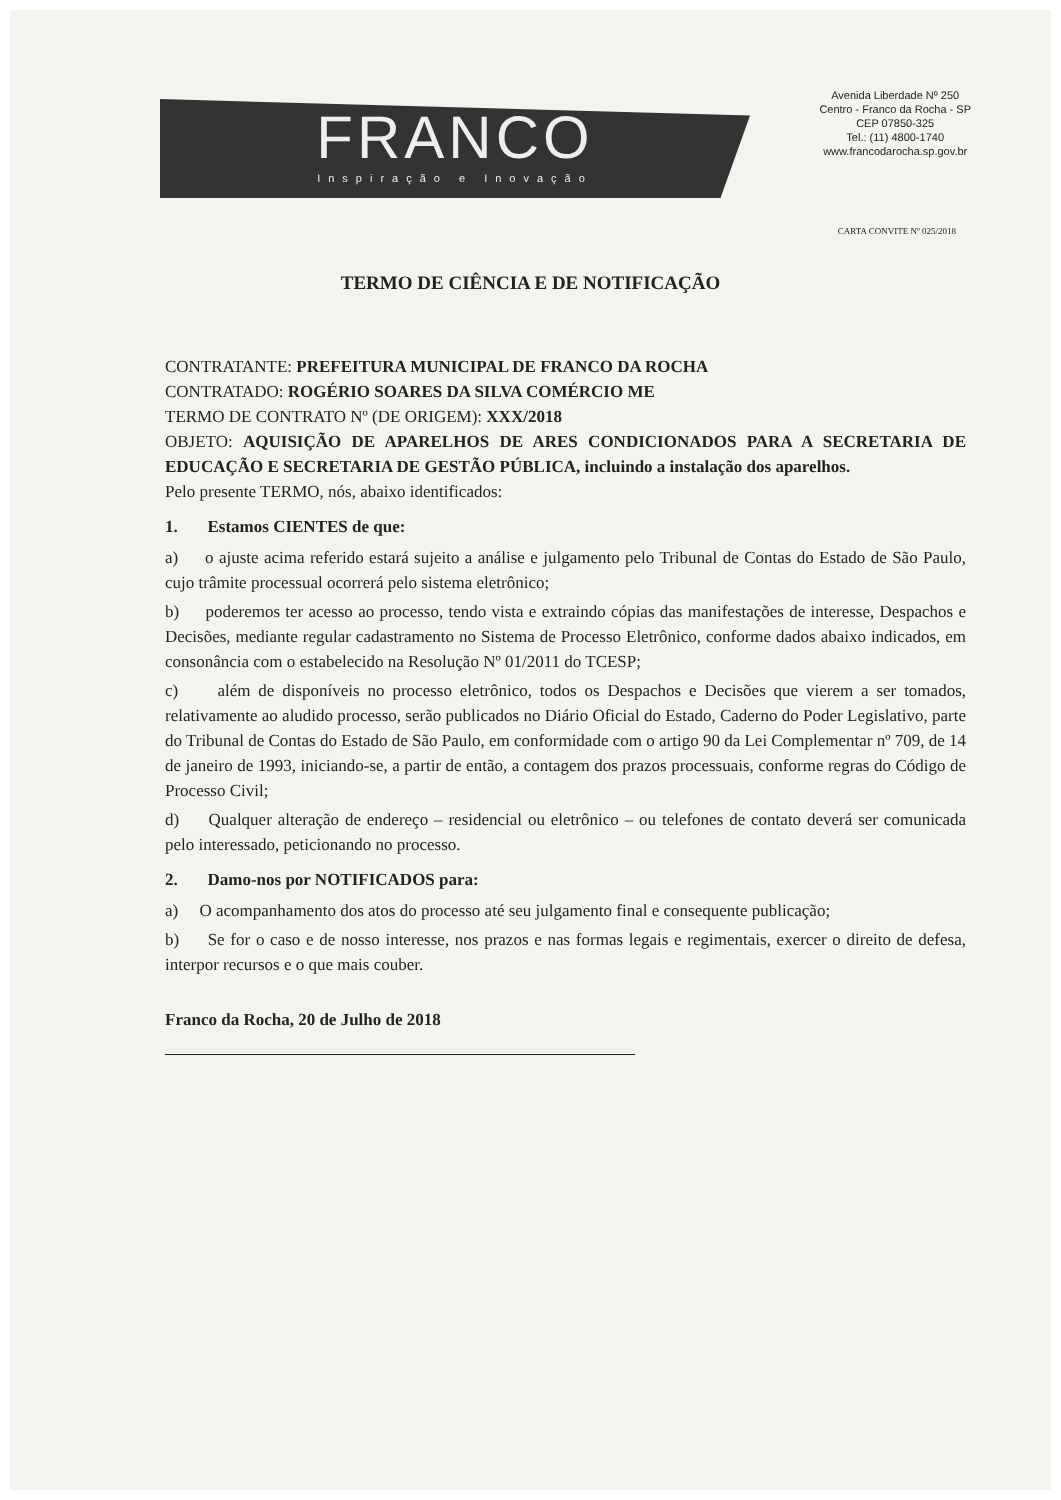FRANCO
Inspiração e Inovação
Avenida Liberdade Nº 250
Centro - Franco da Rocha - SP
CEP 07850-325
Tel.: (11) 4800-1740
www.francodarocha.sp.gov.br
CARTA CONVITE Nº 025/2018
TERMO DE CIÊNCIA E DE NOTIFICAÇÃO
CONTRATANTE: PREFEITURA MUNICIPAL DE FRANCO DA ROCHA
CONTRATADO: ROGÉRIO SOARES DA SILVA COMÉRCIO ME
TERMO DE CONTRATO Nº (DE ORIGEM): XXX/2018
OBJETO: AQUISIÇÃO DE APARELHOS DE ARES CONDICIONADOS PARA A SECRETARIA DE EDUCAÇÃO E SECRETARIA DE GESTÃO PÚBLICA, incluindo a instalação dos aparelhos.
Pelo presente TERMO, nós, abaixo identificados:
1. Estamos CIENTES de que:
a) o ajuste acima referido estará sujeito a análise e julgamento pelo Tribunal de Contas do Estado de São Paulo, cujo trâmite processual ocorrerá pelo sistema eletrônico;
b) poderemos ter acesso ao processo, tendo vista e extraindo cópias das manifestações de interesse, Despachos e Decisões, mediante regular cadastramento no Sistema de Processo Eletrônico, conforme dados abaixo indicados, em consonância com o estabelecido na Resolução Nº 01/2011 do TCESP;
c) além de disponíveis no processo eletrônico, todos os Despachos e Decisões que vierem a ser tomados, relativamente ao aludido processo, serão publicados no Diário Oficial do Estado, Caderno do Poder Legislativo, parte do Tribunal de Contas do Estado de São Paulo, em conformidade com o artigo 90 da Lei Complementar nº 709, de 14 de janeiro de 1993, iniciando-se, a partir de então, a contagem dos prazos processuais, conforme regras do Código de Processo Civil;
d) Qualquer alteração de endereço – residencial ou eletrônico – ou telefones de contato deverá ser comunicada pelo interessado, peticionando no processo.
2. Damo-nos por NOTIFICADOS para:
a) O acompanhamento dos atos do processo até seu julgamento final e consequente publicação;
b) Se for o caso e de nosso interesse, nos prazos e nas formas legais e regimentais, exercer o direito de defesa, interpor recursos e o que mais couber.
Franco da Rocha, 20 de Julho de 2018